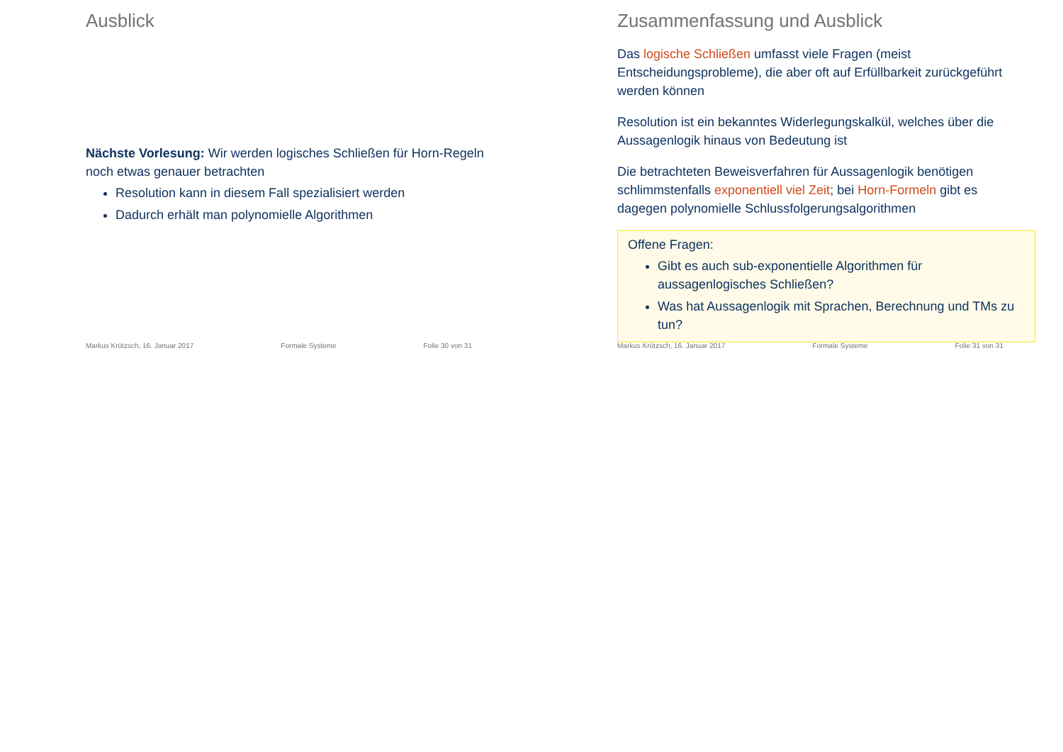Ausblick
Nächste Vorlesung: Wir werden logisches Schließen für Horn-Regeln noch etwas genauer betrachten
Resolution kann in diesem Fall spezialisiert werden
Dadurch erhält man polynomielle Algorithmen
Markus Krötzsch, 16. Januar 2017 Formale Systeme Folie 30 von 31
Zusammenfassung und Ausblick
Das logische Schließen umfasst viele Fragen (meist Entscheidungsprobleme), die aber oft auf Erfüllbarkeit zurückgeführt werden können
Resolution ist ein bekanntes Widerlegungskalkül, welches über die Aussagenlogik hinaus von Bedeutung ist
Die betrachteten Beweisverfahren für Aussagenlogik benötigen schlimmstenfalls exponentiell viel Zeit; bei Horn-Formeln gibt es dagegen polynomielle Schlussfolgerungsalgorithmen
Offene Fragen:
Gibt es auch sub-exponentielle Algorithmen für aussagenlogisches Schließen?
Was hat Aussagenlogik mit Sprachen, Berechnung und TMs zu tun?
Markus Krötzsch, 16. Januar 2017 Formale Systeme Folie 31 von 31